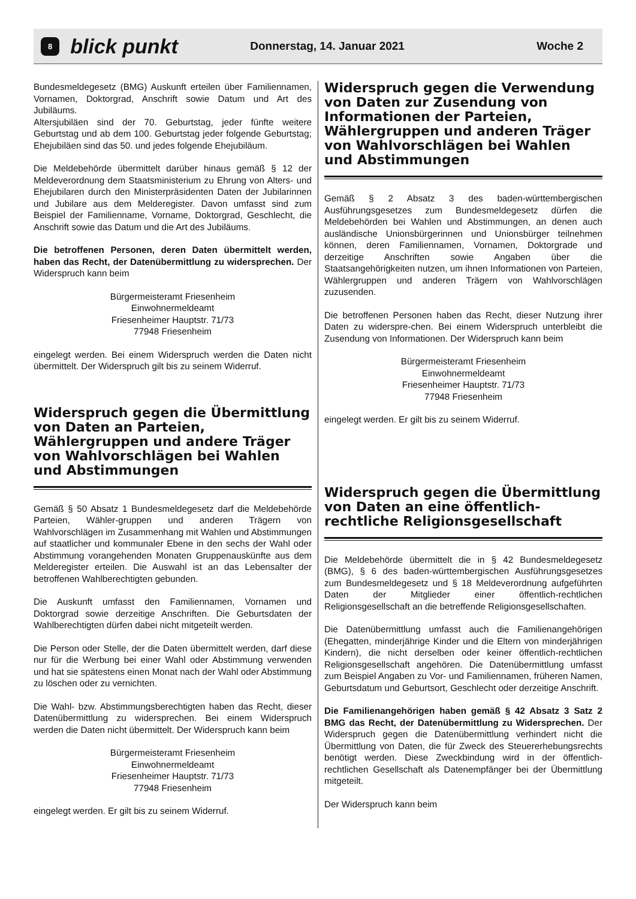8 blick punkt Donnerstag, 14. Januar 2021 Woche 2
Bundesmeldegesetz (BMG) Auskunft erteilen über Familiennamen, Vornamen, Doktorgrad, Anschrift sowie Datum und Art des Jubiläums.
Altersjubiläen sind der 70. Geburtstag, jeder fünfte weitere Geburtstag und ab dem 100. Geburtstag jeder folgende Geburtstag; Ehejubiläen sind das 50. und jedes folgende Ehejubiläum.
Die Meldebehörde übermittelt darüber hinaus gemäß § 12 der Meldeverordnung dem Staatsministerium zu Ehrung von Alters- und Ehejubilaren durch den Ministerpräsidenten Daten der Jubilarinnen und Jubilare aus dem Melderegister. Davon umfasst sind zum Beispiel der Familienname, Vorname, Doktorgrad, Geschlecht, die Anschrift sowie das Datum und die Art des Jubiläums.
Die betroffenen Personen, deren Daten übermittelt werden, haben das Recht, der Datenübermittlung zu widersprechen. Der Widerspruch kann beim
Bürgermeisteramt Friesenheim
Einwohnermeldeamt
Friesenheimer Hauptstr. 71/73
77948 Friesenheim
eingelegt werden. Bei einem Widerspruch werden die Daten nicht übermittelt. Der Widerspruch gilt bis zu seinem Widerruf.
Widerspruch gegen die Übermittlung von Daten an Parteien, Wählergruppen und andere Träger von Wahlvorschlägen bei Wahlen und Abstimmungen
Gemäß § 50 Absatz 1 Bundesmeldegesetz darf die Meldebehörde Parteien, Wähler-gruppen und anderen Trägern von Wahlvorschlägen im Zusammenhang mit Wahlen und Abstimmungen auf staatlicher und kommunaler Ebene in den sechs der Wahl oder Abstimmung vorangehenden Monaten Gruppenauskünfte aus dem Melderegister erteilen. Die Auswahl ist an das Lebensalter der betroffenen Wahlberechtigten gebunden.
Die Auskunft umfasst den Familiennamen, Vornamen und Doktorgrad sowie derzeitige Anschriften. Die Geburtsdaten der Wahlberechtigten dürfen dabei nicht mitgeteilt werden.
Die Person oder Stelle, der die Daten übermittelt werden, darf diese nur für die Werbung bei einer Wahl oder Abstimmung verwenden und hat sie spätestens einen Monat nach der Wahl oder Abstimmung zu löschen oder zu vernichten.
Die Wahl- bzw. Abstimmungsberechtigten haben das Recht, dieser Datenübermittlung zu widersprechen. Bei einem Widerspruch werden die Daten nicht übermittelt. Der Widerspruch kann beim
Bürgermeisteramt Friesenheim
Einwohnermeldeamt
Friesenheimer Hauptstr. 71/73
77948 Friesenheim
eingelegt werden. Er gilt bis zu seinem Widerruf.
Widerspruch gegen die Verwendung von Daten zur Zusendung von Informationen der Parteien, Wählergruppen und anderen Träger von Wahlvorschlägen bei Wahlen und Abstimmungen
Gemäß § 2 Absatz 3 des baden-württembergischen Ausführungsgesetzes zum Bundesmeldegesetz dürfen die Meldebehörden bei Wahlen und Abstimmungen, an denen auch ausländische Unionsbürgerinnen und Unionsbürger teilnehmen können, deren Familiennamen, Vornamen, Doktorgrade und derzeitige Anschriften sowie Angaben über die Staatsangehörigkeiten nutzen, um ihnen Informationen von Parteien, Wählergruppen und anderen Trägern von Wahlvorschlägen zuzusenden.
Die betroffenen Personen haben das Recht, dieser Nutzung ihrer Daten zu widerspre-chen. Bei einem Widerspruch unterbleibt die Zusendung von Informationen. Der Widerspruch kann beim
Bürgermeisteramt Friesenheim
Einwohnermeldeamt
Friesenheimer Hauptstr. 71/73
77948 Friesenheim
eingelegt werden. Er gilt bis zu seinem Widerruf.
Widerspruch gegen die Übermittlung von Daten an eine öffentlich-rechtliche Religionsgesellschaft
Die Meldebehörde übermittelt die in § 42 Bundesmeldegesetz (BMG), § 6 des baden-württembergischen Ausführungsgesetzes zum Bundesmeldegesetz und § 18 Meldeverordnung aufgeführten Daten der Mitglieder einer öffentlich-rechtlichen Religionsgesellschaft an die betreffende Religionsgesellschaften.
Die Datenübermittlung umfasst auch die Familienangehörigen (Ehegatten, minderjährige Kinder und die Eltern von minderjährigen Kindern), die nicht derselben oder keiner öffentlich-rechtlichen Religionsgesellschaft angehören. Die Datenübermittlung umfasst zum Beispiel Angaben zu Vor- und Familiennamen, früheren Namen, Geburtsdatum und Geburtsort, Geschlecht oder derzeitige Anschrift.
Die Familienangehörigen haben gemäß § 42 Absatz 3 Satz 2 BMG das Recht, der Datenübermittlung zu Widersprechen. Der Widerspruch gegen die Datenübermittlung verhindert nicht die Übermittlung von Daten, die für Zweck des Steuererhebungsrechts benötigt werden. Diese Zweckbindung wird in der öffentlich-rechtlichen Gesellschaft als Datenempfänger bei der Übermittlung mitgeteilt.
Der Widerspruch kann beim